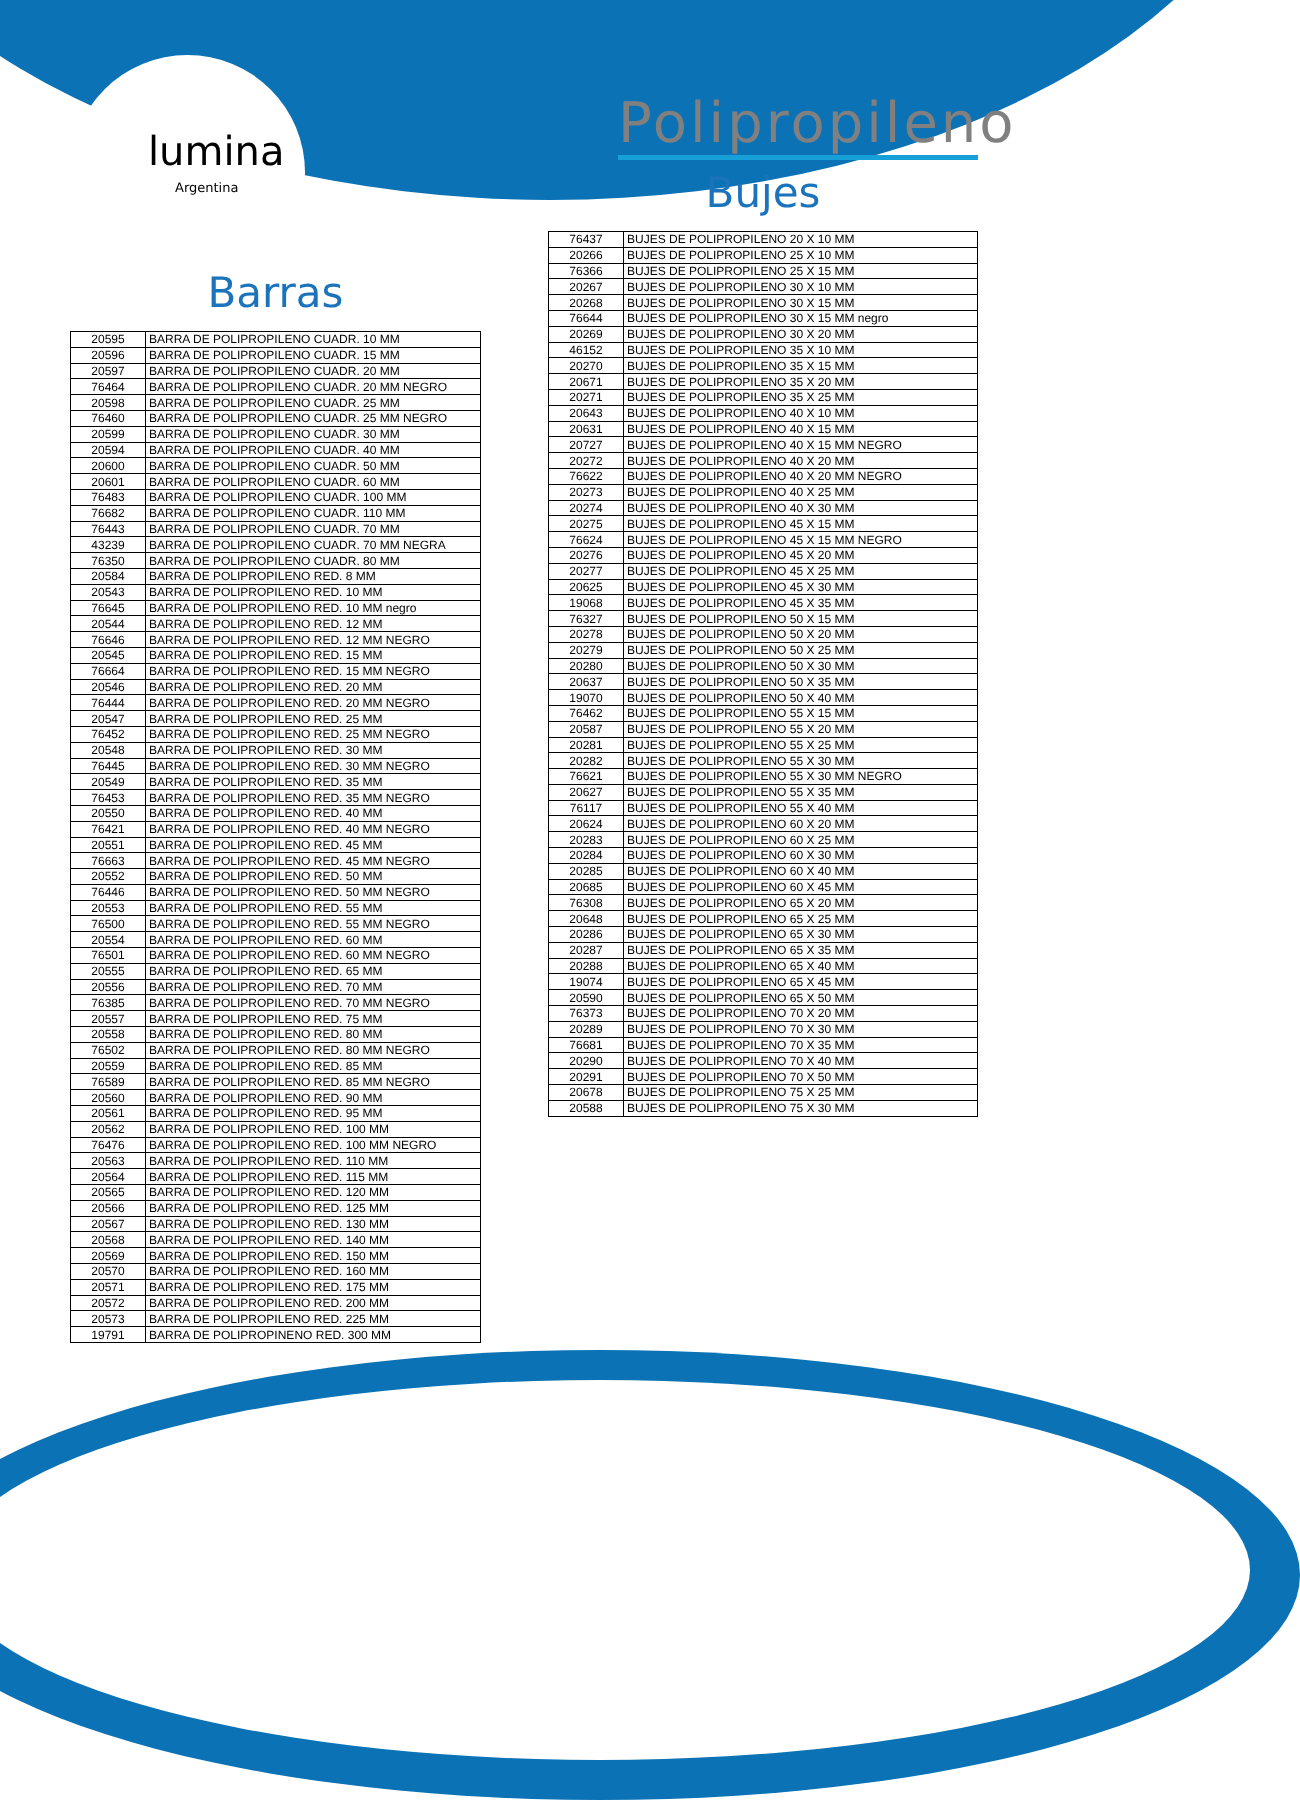lumina
Argentina
Barras
| 20595 | BARRA DE POLIPROPILENO CUADR. 10 MM |
| 20596 | BARRA DE POLIPROPILENO CUADR. 15 MM |
| 20597 | BARRA DE POLIPROPILENO CUADR. 20 MM |
| 76464 | BARRA DE POLIPROPILENO CUADR. 20 MM NEGRO |
| 20598 | BARRA DE POLIPROPILENO CUADR. 25 MM |
| 76460 | BARRA DE POLIPROPILENO CUADR. 25 MM NEGRO |
| 20599 | BARRA DE POLIPROPILENO CUADR. 30 MM |
| 20594 | BARRA DE POLIPROPILENO CUADR. 40 MM |
| 20600 | BARRA DE POLIPROPILENO CUADR. 50 MM |
| 20601 | BARRA DE POLIPROPILENO CUADR. 60 MM |
| 76483 | BARRA DE POLIPROPILENO CUADR. 100 MM |
| 76682 | BARRA DE POLIPROPILENO CUADR. 110 MM |
| 76443 | BARRA DE POLIPROPILENO CUADR. 70 MM |
| 43239 | BARRA DE POLIPROPILENO CUADR. 70 MM NEGRA |
| 76350 | BARRA DE POLIPROPILENO CUADR. 80 MM |
| 20584 | BARRA DE POLIPROPILENO RED. 8 MM |
| 20543 | BARRA DE POLIPROPILENO RED. 10 MM |
| 76645 | BARRA DE POLIPROPILENO RED. 10 MM negro |
| 20544 | BARRA DE POLIPROPILENO RED. 12 MM |
| 76646 | BARRA DE POLIPROPILENO RED. 12 MM NEGRO |
| 20545 | BARRA DE POLIPROPILENO RED. 15 MM |
| 76664 | BARRA DE POLIPROPILENO RED. 15 MM NEGRO |
| 20546 | BARRA DE POLIPROPILENO RED. 20 MM |
| 76444 | BARRA DE POLIPROPILENO RED. 20 MM NEGRO |
| 20547 | BARRA DE POLIPROPILENO RED. 25 MM |
| 76452 | BARRA DE POLIPROPILENO RED. 25 MM NEGRO |
| 20548 | BARRA DE POLIPROPILENO RED. 30 MM |
| 76445 | BARRA DE POLIPROPILENO RED. 30 MM NEGRO |
| 20549 | BARRA DE POLIPROPILENO RED. 35 MM |
| 76453 | BARRA DE POLIPROPILENO RED. 35 MM NEGRO |
| 20550 | BARRA DE POLIPROPILENO RED. 40 MM |
| 76421 | BARRA DE POLIPROPILENO RED. 40 MM NEGRO |
| 20551 | BARRA DE POLIPROPILENO RED. 45 MM |
| 76663 | BARRA DE POLIPROPILENO RED. 45 MM NEGRO |
| 20552 | BARRA DE POLIPROPILENO RED. 50 MM |
| 76446 | BARRA DE POLIPROPILENO RED. 50 MM NEGRO |
| 20553 | BARRA DE POLIPROPILENO RED. 55 MM |
| 76500 | BARRA DE POLIPROPILENO RED. 55 MM NEGRO |
| 20554 | BARRA DE POLIPROPILENO RED. 60 MM |
| 76501 | BARRA DE POLIPROPILENO RED. 60 MM NEGRO |
| 20555 | BARRA DE POLIPROPILENO RED. 65 MM |
| 20556 | BARRA DE POLIPROPILENO RED. 70 MM |
| 76385 | BARRA DE POLIPROPILENO RED. 70 MM NEGRO |
| 20557 | BARRA DE POLIPROPILENO RED. 75 MM |
| 20558 | BARRA DE POLIPROPILENO RED. 80 MM |
| 76502 | BARRA DE POLIPROPILENO RED. 80 MM NEGRO |
| 20559 | BARRA DE POLIPROPILENO RED. 85 MM |
| 76589 | BARRA DE POLIPROPILENO RED. 85 MM NEGRO |
| 20560 | BARRA DE POLIPROPILENO RED. 90 MM |
| 20561 | BARRA DE POLIPROPILENO RED. 95 MM |
| 20562 | BARRA DE POLIPROPILENO RED. 100 MM |
| 76476 | BARRA DE POLIPROPILENO RED. 100 MM NEGRO |
| 20563 | BARRA DE POLIPROPILENO RED. 110 MM |
| 20564 | BARRA DE POLIPROPILENO RED. 115 MM |
| 20565 | BARRA DE POLIPROPILENO RED. 120 MM |
| 20566 | BARRA DE POLIPROPILENO RED. 125 MM |
| 20567 | BARRA DE POLIPROPILENO RED. 130 MM |
| 20568 | BARRA DE POLIPROPILENO RED. 140 MM |
| 20569 | BARRA DE POLIPROPILENO RED. 150 MM |
| 20570 | BARRA DE POLIPROPILENO RED. 160 MM |
| 20571 | BARRA DE POLIPROPILENO RED. 175 MM |
| 20572 | BARRA DE POLIPROPILENO RED. 200 MM |
| 20573 | BARRA DE POLIPROPILENO RED. 225 MM |
| 19791 | BARRA DE POLIPROPINENO RED. 300 MM |
Polipropileno
Bujes
| 76437 | BUJES DE POLIPROPILENO 20 X 10 MM |
| 20266 | BUJES DE POLIPROPILENO 25 X 10 MM |
| 76366 | BUJES DE POLIPROPILENO 25 X 15 MM |
| 20267 | BUJES DE POLIPROPILENO 30 X 10 MM |
| 20268 | BUJES DE POLIPROPILENO 30 X 15 MM |
| 76644 | BUJES DE POLIPROPILENO 30 X 15 MM negro |
| 20269 | BUJES DE POLIPROPILENO 30 X 20 MM |
| 46152 | BUJES DE POLIPROPILENO 35 X 10 MM |
| 20270 | BUJES DE POLIPROPILENO 35 X 15 MM |
| 20671 | BUJES DE POLIPROPILENO 35 X 20 MM |
| 20271 | BUJES DE POLIPROPILENO 35 X 25 MM |
| 20643 | BUJES DE POLIPROPILENO 40 X 10 MM |
| 20631 | BUJES DE POLIPROPILENO 40 X 15 MM |
| 20727 | BUJES DE POLIPROPILENO 40 X 15 MM NEGRO |
| 20272 | BUJES DE POLIPROPILENO 40 X 20 MM |
| 76622 | BUJES DE POLIPROPILENO 40 X 20 MM NEGRO |
| 20273 | BUJES DE POLIPROPILENO 40 X 25 MM |
| 20274 | BUJES DE POLIPROPILENO 40 X 30 MM |
| 20275 | BUJES DE POLIPROPILENO 45 X 15 MM |
| 76624 | BUJES DE POLIPROPILENO 45 X 15 MM NEGRO |
| 20276 | BUJES DE POLIPROPILENO 45 X 20 MM |
| 20277 | BUJES DE POLIPROPILENO 45 X 25 MM |
| 20625 | BUJES DE POLIPROPILENO 45 X 30 MM |
| 19068 | BUJES DE POLIPROPILENO 45 X 35 MM |
| 76327 | BUJES DE POLIPROPILENO 50 X 15 MM |
| 20278 | BUJES DE POLIPROPILENO 50 X 20 MM |
| 20279 | BUJES DE POLIPROPILENO 50 X 25 MM |
| 20280 | BUJES DE POLIPROPILENO 50 X 30 MM |
| 20637 | BUJES DE POLIPROPILENO 50 X 35 MM |
| 19070 | BUJES DE POLIPROPILENO 50 X 40 MM |
| 76462 | BUJES DE POLIPROPILENO 55 X 15 MM |
| 20587 | BUJES DE POLIPROPILENO 55 X 20 MM |
| 20281 | BUJES DE POLIPROPILENO 55 X 25 MM |
| 20282 | BUJES DE POLIPROPILENO 55 X 30 MM |
| 76621 | BUJES DE POLIPROPILENO 55 X 30 MM NEGRO |
| 20627 | BUJES DE POLIPROPILENO 55 X 35 MM |
| 76117 | BUJES DE POLIPROPILENO 55 X 40 MM |
| 20624 | BUJES DE POLIPROPILENO 60 X 20 MM |
| 20283 | BUJES DE POLIPROPILENO 60 X 25 MM |
| 20284 | BUJES DE POLIPROPILENO 60 X 30 MM |
| 20285 | BUJES DE POLIPROPILENO 60 X 40 MM |
| 20685 | BUJES DE POLIPROPILENO 60 X 45 MM |
| 76308 | BUJES DE POLIPROPILENO 65 X 20 MM |
| 20648 | BUJES DE POLIPROPILENO 65 X 25 MM |
| 20286 | BUJES DE POLIPROPILENO 65 X 30 MM |
| 20287 | BUJES DE POLIPROPILENO 65 X 35 MM |
| 20288 | BUJES DE POLIPROPILENO 65 X 40 MM |
| 19074 | BUJES DE POLIPROPILENO 65 X 45 MM |
| 20590 | BUJES DE POLIPROPILENO 65 X 50 MM |
| 76373 | BUJES DE POLIPROPILENO 70 X 20 MM |
| 20289 | BUJES DE POLIPROPILENO 70 X 30 MM |
| 76681 | BUJES DE POLIPROPILENO 70 X 35 MM |
| 20290 | BUJES DE POLIPROPILENO 70 X 40 MM |
| 20291 | BUJES DE POLIPROPILENO 70 X 50 MM |
| 20678 | BUJES DE POLIPROPILENO 75 X 25 MM |
| 20588 | BUJES DE POLIPROPILENO 75 X 30 MM |